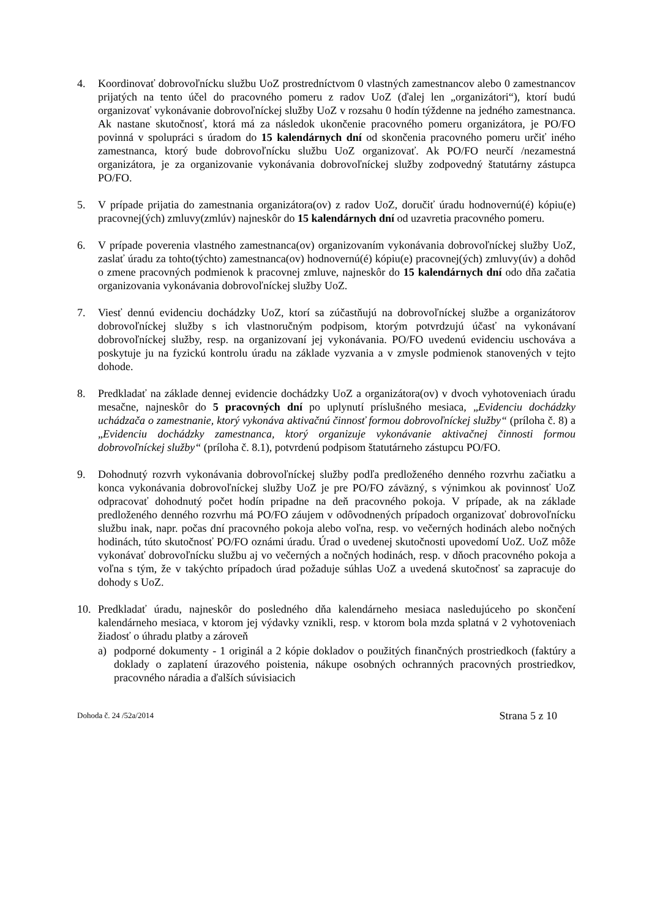4. Koordinovať dobrovoľnícku službu UoZ prostredníctvom 0 vlastných zamestnancov alebo 0 zamestnancov prijatých na tento účel do pracovného pomeru z radov UoZ (ďalej len „organizátori“), ktorí budú organizovať vykonávanie dobrovoľníckej služby UoZ v rozsahu 0 hodín týždenne na jedného zamestnanca. Ak nastane skutočnosť, ktorá má za následok ukončenie pracovného pomeru organizátora, je PO/FO povinná v spolupráci s úradom do 15 kalendárnych dní od skončenia pracovného pomeru určiť iného zamestnanca, ktorý bude dobrovoľnícku službu UoZ organizovať. Ak PO/FO neurčí /nezamestná organizátora, je za organizovanie vykonávania dobrovoľníckej služby zodpovedný štatutárny zástupca PO/FO.
5. V prípade prijatia do zamestnania organizátora(ov) z radov UoZ, doručiť úradu hodnovernú(é) kópiu(e) pracovnej(ých) zmluvy(zmlúv) najneskôr do 15 kalendárnych dní od uzavretia pracovného pomeru.
6. V prípade poverenia vlastného zamestnanca(ov) organizovaním vykonávania dobrovoľníckej služby UoZ, zaslať úradu za tohto(týchto) zamestnanca(ov) hodnovernú(é) kópiu(e) pracovnej(ých) zmluvy(úv) a dohôd o zmene pracovných podmienok k pracovnej zmluve, najneskôr do 15 kalendárnych dní odo dňa začatia organizovania vykonávania dobrovoľníckej služby UoZ.
7. Viesť dennú evidenciu dochádzky UoZ, ktorí sa zúčastňujú na dobrovoľníckej službe a organizátorov dobrovoľníckej služby s ich vlastnoručným podpisom, ktorým potvrdzujú účasť na vykonávaní dobrovoľníckej služby, resp. na organizovaní jej vykonávania. PO/FO uvedenú evidenciu uschováva a poskytuje ju na fyzickú kontrolu úradu na základe vyzvania a v zmysle podmienok stanovených v tejto dohode.
8. Predkladať na základe dennej evidencie dochádzky UoZ a organizátora(ov) v dvoch vyhotoveniach úradu mesačne, najneskôr do 5 pracovných dní po uplynutí príslušného mesiaca, „Evidenciu dochádzky uchádzača o zamestnanie, ktorý vykonáva aktivačnú činnosť formou dobrovoľníckej služby“ (príloha č. 8) a „Evidenciu dochádzky zamestnanca, ktorý organizuje vykonávanie aktivačnej činnosti formou dobrovoľníckej služby“ (príloha č. 8.1), potvrdenú podpisom štatutárneho zástupcu PO/FO.
9. Dohodnutý rozvrh vykonávania dobrovoľníckej služby podľa predloženého denného rozvrhu začiatku a konca vykonávania dobrovoľníckej služby UoZ je pre PO/FO záväzný, s výnimkou ak povinnosť UoZ odpracovať dohodnutý počet hodín pripadne na deň pracovného pokoja. V prípade, ak na základe predloženého denného rozvrhu má PO/FO záujem v odôvodnených prípadoch organizovať dobrovoľnícku službu inak, napr. počas dní pracovného pokoja alebo voľna, resp. vo večerných hodinách alebo nočných hodinách, túto skutočnosť PO/FO oznámi úradu. Úrad o uvedenej skutočnosti upovedomí UoZ. UoZ môže vykonávať dobrovoľnícku službu aj vo večerných a nočných hodinách, resp. v dňoch pracovného pokoja a voľna s tým, že v takýchto prípadoch úrad požaduje súhlas UoZ a uvedená skutočnosť sa zapracuje do dohody s UoZ.
10. Predkladať úradu, najneskôr do posledného dňa kalendárneho mesiaca nasledujúceho po skončení kalendárneho mesiaca, v ktorom jej výdavky vznikli, resp. v ktorom bola mzda splatná v 2 vyhotoveniach žiadosť o úhradu platby a zároveň
a) podporné dokumenty - 1 originál a 2 kópie dokladov o použitých finančných prostriedkoch (faktúry a doklady o zaplatení úrazového poistenia, nákupe osobných ochranných pracovných prostriedkov, pracovného náradia a ďalších súvisiacich
Dohoda č. 24 /52a/2014 Strana 5 z 10